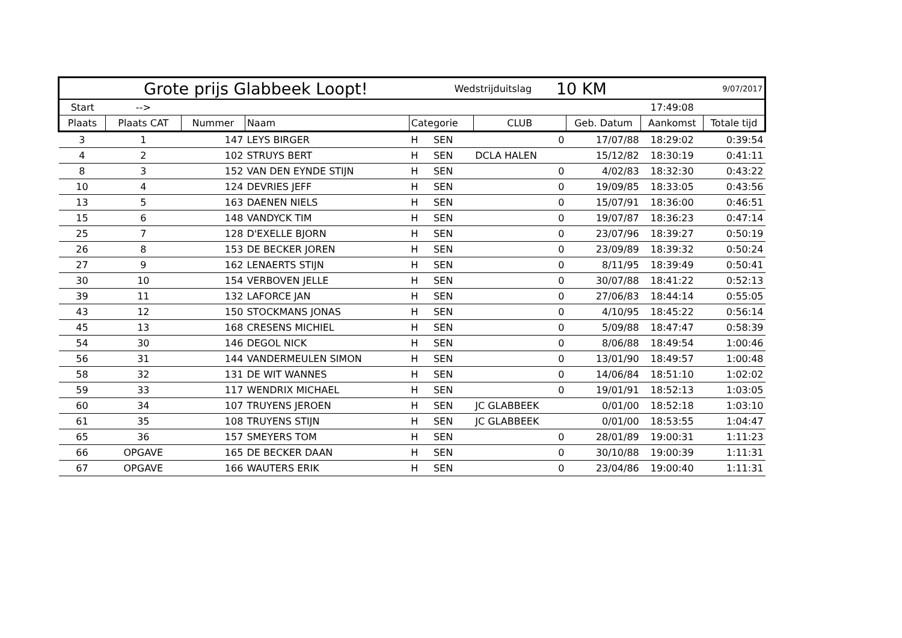| Grote prijs Glabbeek Loopt! | | | | | Wedstrijduitslag | | 10 KM | | | 9/07/2017 |
| Start | --> | | | | | | | | 17:49:08 | |
| Plaats | Plaats CAT | Nummer | Naam | Categorie | | CLUB | | Geb. Datum | Aankomst | Totale tijd |
| 3 | 1 | 147 | LEYS BIRGER | H | SEN | | 0 | 17/07/88 | 18:29:02 | 0:39:54 |
| 4 | 2 | 102 | STRUYS BERT | H | SEN | DCLA HALEN | | 15/12/82 | 18:30:19 | 0:41:11 |
| 8 | 3 | 152 | VAN DEN EYNDE STIJN | H | SEN | | 0 | 4/02/83 | 18:32:30 | 0:43:22 |
| 10 | 4 | 124 | DEVRIES JEFF | H | SEN | | 0 | 19/09/85 | 18:33:05 | 0:43:56 |
| 13 | 5 | 163 | DAENEN NIELS | H | SEN | | 0 | 15/07/91 | 18:36:00 | 0:46:51 |
| 15 | 6 | 148 | VANDYCK TIM | H | SEN | | 0 | 19/07/87 | 18:36:23 | 0:47:14 |
| 25 | 7 | 128 | D'EXELLE BJORN | H | SEN | | 0 | 23/07/96 | 18:39:27 | 0:50:19 |
| 26 | 8 | 153 | DE BECKER JOREN | H | SEN | | 0 | 23/09/89 | 18:39:32 | 0:50:24 |
| 27 | 9 | 162 | LENAERTS STIJN | H | SEN | | 0 | 8/11/95 | 18:39:49 | 0:50:41 |
| 30 | 10 | 154 | VERBOVEN JELLE | H | SEN | | 0 | 30/07/88 | 18:41:22 | 0:52:13 |
| 39 | 11 | 132 | LAFORCE JAN | H | SEN | | 0 | 27/06/83 | 18:44:14 | 0:55:05 |
| 43 | 12 | 150 | STOCKMANS JONAS | H | SEN | | 0 | 4/10/95 | 18:45:22 | 0:56:14 |
| 45 | 13 | 168 | CRESENS MICHIEL | H | SEN | | 0 | 5/09/88 | 18:47:47 | 0:58:39 |
| 54 | 30 | 146 | DEGOL NICK | H | SEN | | 0 | 8/06/88 | 18:49:54 | 1:00:46 |
| 56 | 31 | 144 | VANDERMEULEN SIMON | H | SEN | | 0 | 13/01/90 | 18:49:57 | 1:00:48 |
| 58 | 32 | 131 | DE WIT WANNES | H | SEN | | 0 | 14/06/84 | 18:51:10 | 1:02:02 |
| 59 | 33 | 117 | WENDRIX MICHAEL | H | SEN | | 0 | 19/01/91 | 18:52:13 | 1:03:05 |
| 60 | 34 | 107 | TRUYENS JEROEN | H | SEN | JC GLABBEEK | | 0/01/00 | 18:52:18 | 1:03:10 |
| 61 | 35 | 108 | TRUYENS STIJN | H | SEN | JC GLABBEEK | | 0/01/00 | 18:53:55 | 1:04:47 |
| 65 | 36 | 157 | SMEYERS TOM | H | SEN | | 0 | 28/01/89 | 19:00:31 | 1:11:23 |
| 66 | OPGAVE | 165 | DE BECKER DAAN | H | SEN | | 0 | 30/10/88 | 19:00:39 | 1:11:31 |
| 67 | OPGAVE | 166 | WAUTERS ERIK | H | SEN | | 0 | 23/04/86 | 19:00:40 | 1:11:31 |